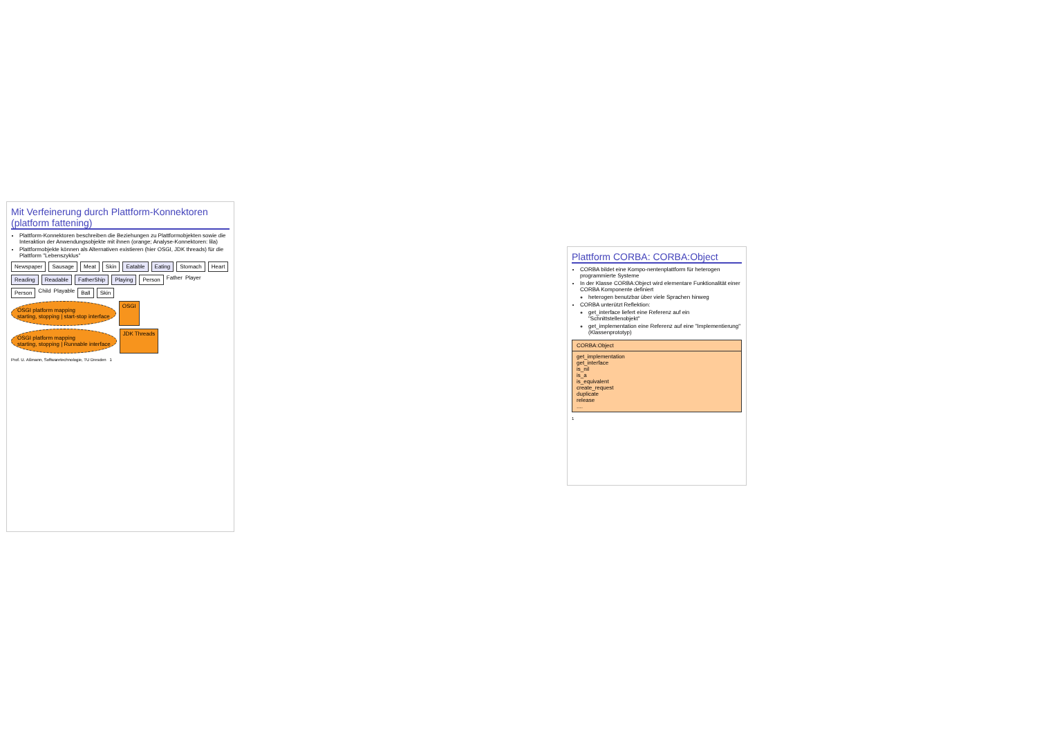Mit Verfeinerung durch Plattform-Konnektoren (platform fattening)
Plattform-Konnektoren beschreiben die Beziehungen zu Plattformobjekten sowie die Interaktion der Anwendungsobjekte mit ihnen (orange; Analyse-Konnektoren: lila)
Plattformobjekte können als Alternativen existieren (hier OSGI, JDK threads) für die Plattform "Lebenszyklus"
Newspaper Sausage Meat Skin Eatable Eating Stomach Heart
Reading Readable FatherShip Playing Person Father Player
Person Child Playable Ball Skin
OSGI platform mapping
starting, stopping | start-stop interface OSGI
OSGI platform mapping
starting, stopping | Runnable interface JDK Threads
Prof. U. Aßmann, Softwaretechnologie, TU Dresden 1
Plattform CORBA: CORBA:Object
CORBA bildet eine Kompo-nentenplattform für heterogen programmierte Systeme
In der Klasse CORBA:Object wird elementare Funktionalität einer CORBA Komponente definiert
heterogen benutzbar über viele Sprachen hinweg
CORBA unterützt Reflektion:
get_interface liefert eine Referenz auf ein "Schnittstellenobjekt"
get_implementation eine Referenz auf eine "Implementierung" (Klassenprototyp)
CORBA:Object
get_implementation
get_interface
is_nil
is_a
is_equivalent
create_request
duplicate
release
....
1